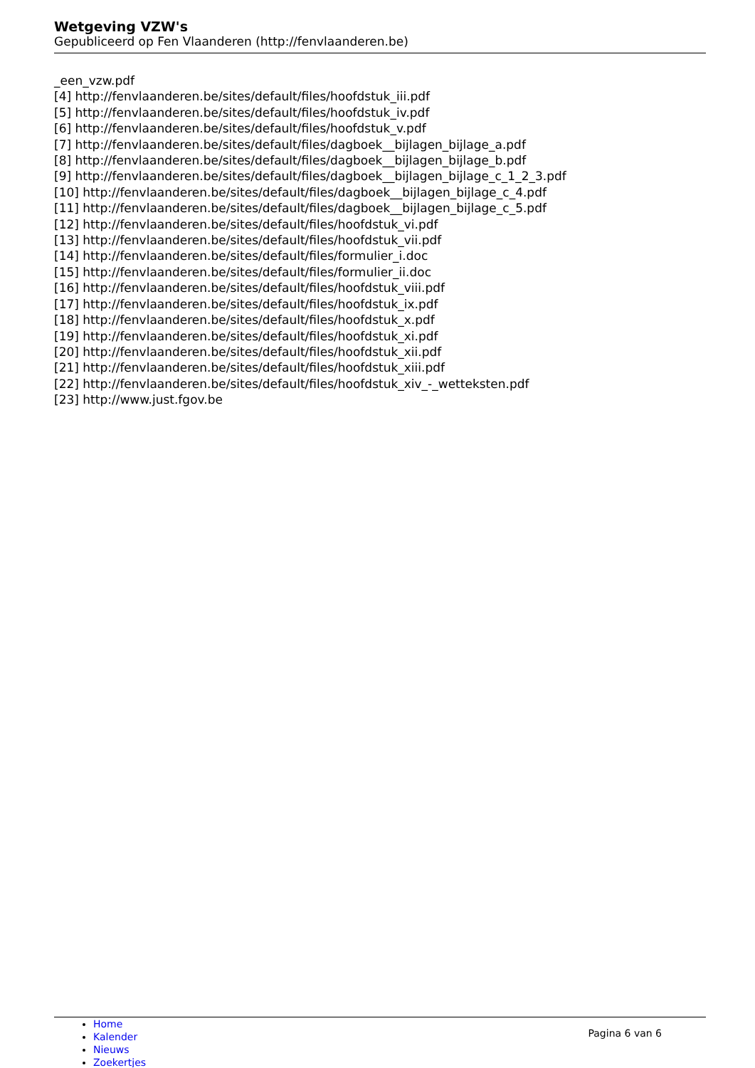Wetgeving VZW's
Gepubliceerd op Fen Vlaanderen (http://fenvlaanderen.be)
_een_vzw.pdf
[4] http://fenvlaanderen.be/sites/default/files/hoofdstuk_iii.pdf
[5] http://fenvlaanderen.be/sites/default/files/hoofdstuk_iv.pdf
[6] http://fenvlaanderen.be/sites/default/files/hoofdstuk_v.pdf
[7] http://fenvlaanderen.be/sites/default/files/dagboek__bijlagen_bijlage_a.pdf
[8] http://fenvlaanderen.be/sites/default/files/dagboek__bijlagen_bijlage_b.pdf
[9] http://fenvlaanderen.be/sites/default/files/dagboek__bijlagen_bijlage_c_1_2_3.pdf
[10] http://fenvlaanderen.be/sites/default/files/dagboek__bijlagen_bijlage_c_4.pdf
[11] http://fenvlaanderen.be/sites/default/files/dagboek__bijlagen_bijlage_c_5.pdf
[12] http://fenvlaanderen.be/sites/default/files/hoofdstuk_vi.pdf
[13] http://fenvlaanderen.be/sites/default/files/hoofdstuk_vii.pdf
[14] http://fenvlaanderen.be/sites/default/files/formulier_i.doc
[15] http://fenvlaanderen.be/sites/default/files/formulier_ii.doc
[16] http://fenvlaanderen.be/sites/default/files/hoofdstuk_viii.pdf
[17] http://fenvlaanderen.be/sites/default/files/hoofdstuk_ix.pdf
[18] http://fenvlaanderen.be/sites/default/files/hoofdstuk_x.pdf
[19] http://fenvlaanderen.be/sites/default/files/hoofdstuk_xi.pdf
[20] http://fenvlaanderen.be/sites/default/files/hoofdstuk_xii.pdf
[21] http://fenvlaanderen.be/sites/default/files/hoofdstuk_xiii.pdf
[22] http://fenvlaanderen.be/sites/default/files/hoofdstuk_xiv_-_wetteksten.pdf
[23] http://www.just.fgov.be
Home
Kalender
Nieuws
Zoekertjes
Pagina 6 van 6